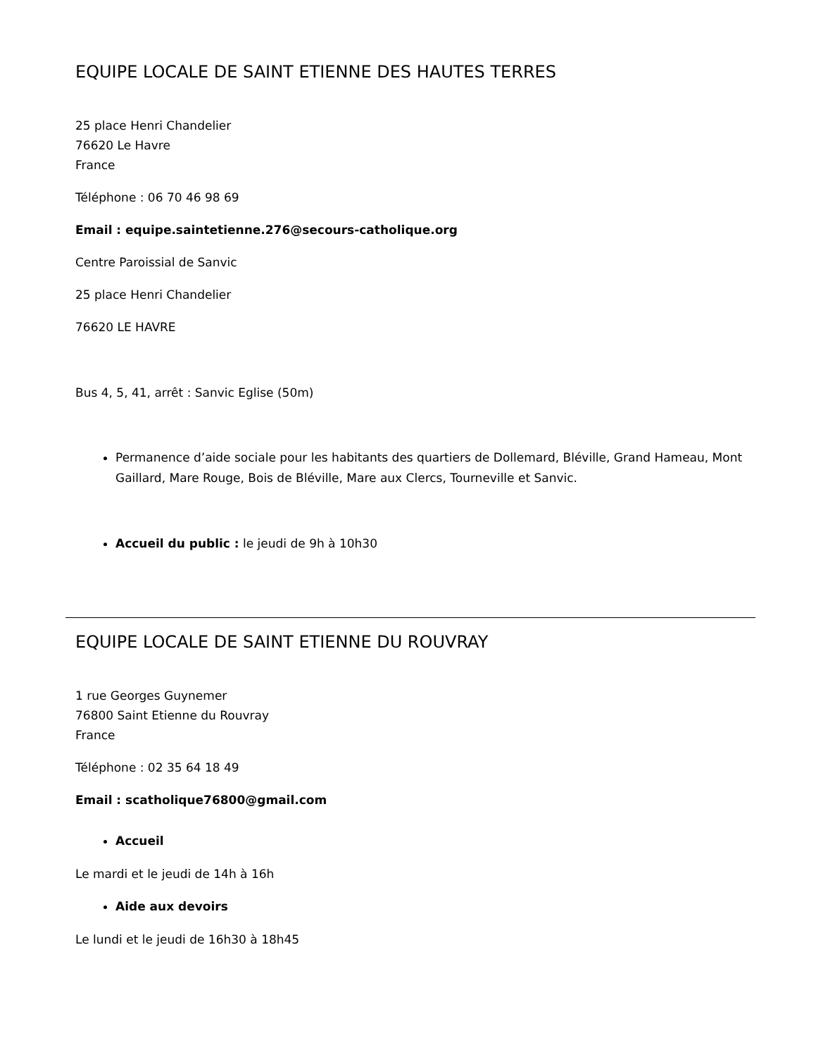EQUIPE LOCALE DE SAINT ETIENNE DES HAUTES TERRES
25 place Henri Chandelier
76620 Le Havre
France
Téléphone : 06 70 46 98 69
Email : equipe.saintetienne.276@secours-catholique.org
Centre Paroissial de Sanvic
25 place Henri Chandelier
76620 LE HAVRE
Bus 4, 5, 41, arrêt : Sanvic Eglise (50m)
Permanence d’aide sociale pour les habitants des quartiers de Dollemard, Bléville, Grand Hameau, Mont Gaillard, Mare Rouge, Bois de Bléville, Mare aux Clercs, Tourneville et Sanvic.
Accueil du public : le jeudi de 9h à 10h30
EQUIPE LOCALE DE SAINT ETIENNE DU ROUVRAY
1 rue Georges Guynemer
76800 Saint Etienne du Rouvray
France
Téléphone : 02 35 64 18 49
Email : scatholique76800@gmail.com
Accueil
Le mardi et le jeudi de 14h à 16h
Aide aux devoirs
Le lundi et le jeudi de 16h30 à 18h45